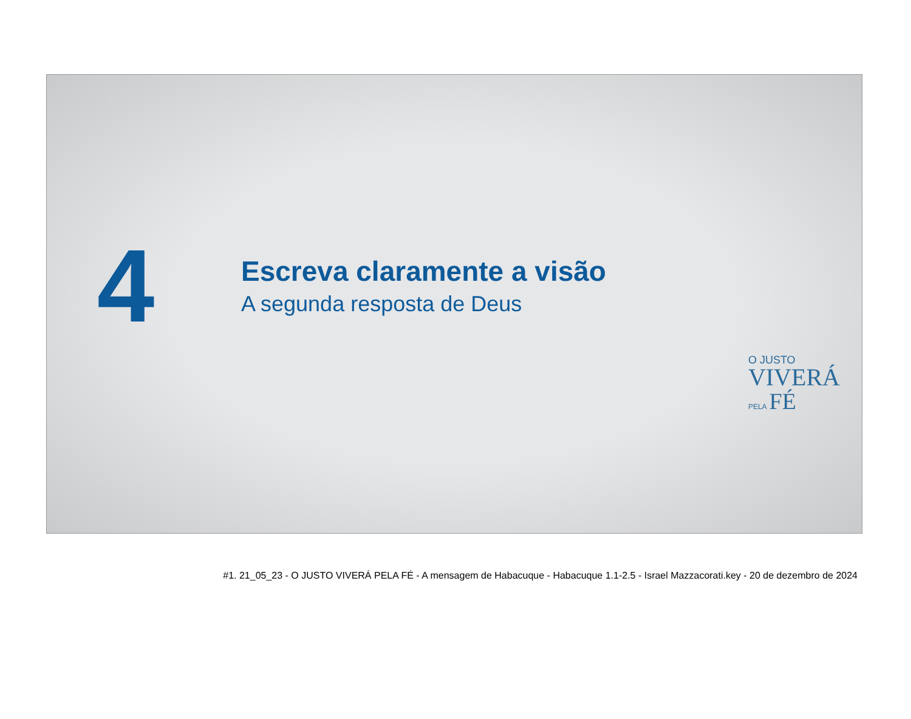4
Escreva claramente a visão
A segunda resposta de Deus
O JUSTO
VIVERÁ
PELA FÉ
#1. 21_05_23 - O JUSTO VIVERÁ PELA FÉ - A mensagem de Habacuque - Habacuque 1.1-2.5 - Israel Mazzacorati.key - 20 de dezembro de 2024